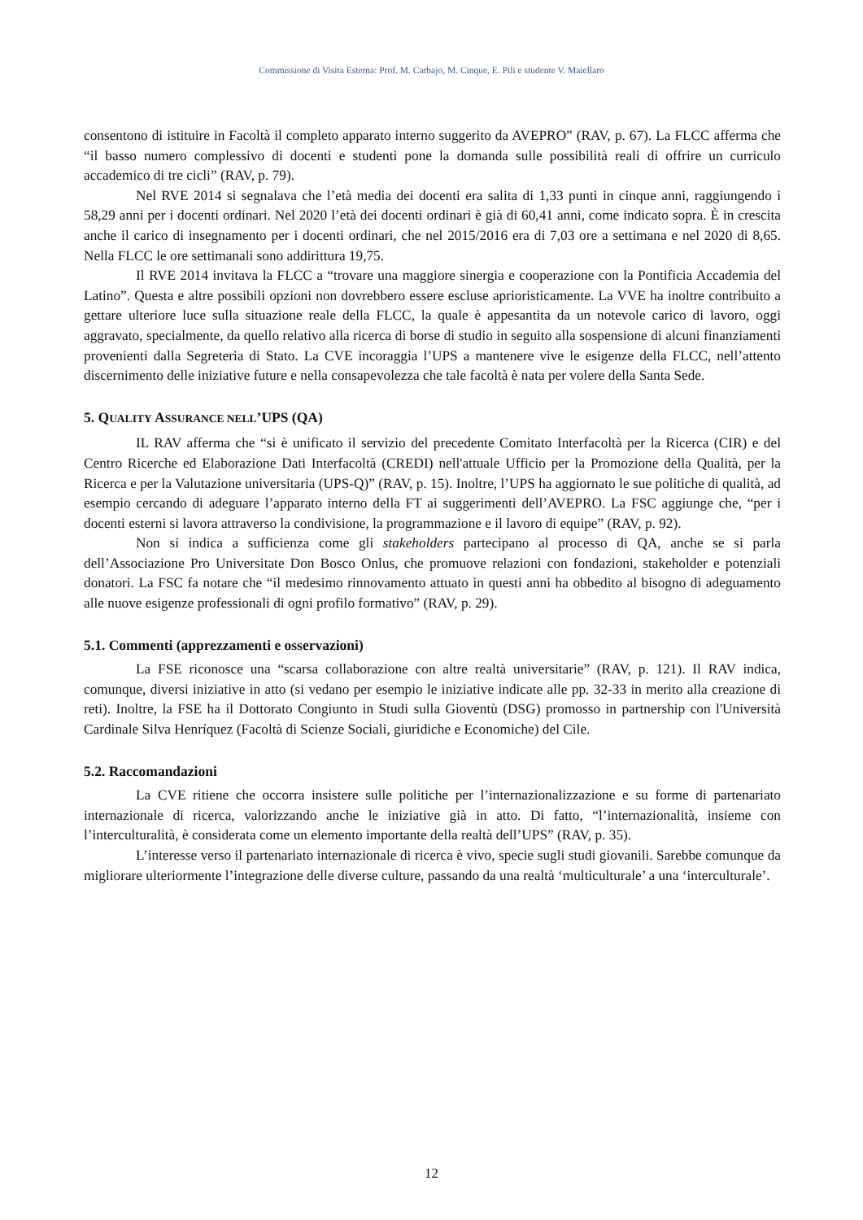Commissione di Visita Esterna: Prof. M. Carbajo, M. Cinque, E. Pili e studente V. Maiellaro
consentono di istituire in Facoltà il completo apparato interno suggerito da AVEPRO” (RAV, p. 67). La FLCC afferma che “il basso numero complessivo di docenti e studenti pone la domanda sulle possibilità reali di offrire un curriculo accademico di tre cicli” (RAV, p. 79).
Nel RVE 2014 si segnalava che l’età media dei docenti era salita di 1,33 punti in cinque anni, raggiungendo i 58,29 anni per i docenti ordinari. Nel 2020 l’età dei docenti ordinari è già di 60,41 anni, come indicato sopra. È in crescita anche il carico di insegnamento per i docenti ordinari, che nel 2015/2016 era di 7,03 ore a settimana e nel 2020 di 8,65. Nella FLCC le ore settimanali sono addirittura 19,75.
Il RVE 2014 invitava la FLCC a “trovare una maggiore sinergia e cooperazione con la Pontificia Accademia del Latino”. Questa e altre possibili opzioni non dovrebbero essere escluse aprioristicamente. La VVE ha inoltre contribuito a gettare ulteriore luce sulla situazione reale della FLCC, la quale è appesantita da un notevole carico di lavoro, oggi aggravato, specialmente, da quello relativo alla ricerca di borse di studio in seguito alla sospensione di alcuni finanziamenti provenienti dalla Segreteria di Stato. La CVE incoraggia l’UPS a mantenere vive le esigenze della FLCC, nell’attento discernimento delle iniziative future e nella consapevolezza che tale facoltà è nata per volere della Santa Sede.
5. QUALITY ASSURANCE NELL’UPS (QA)
IL RAV afferma che “si è unificato il servizio del precedente Comitato Interfacoltà per la Ricerca (CIR) e del Centro Ricerche ed Elaborazione Dati Interfacoltà (CREDI) nell'attuale Ufficio per la Promozione della Qualità, per la Ricerca e per la Valutazione universitaria (UPS-Q)” (RAV, p. 15). Inoltre, l’UPS ha aggiornato le sue politiche di qualità, ad esempio cercando di adeguare l’apparato interno della FT ai suggerimenti dell’AVEPRO. La FSC aggiunge che, “per i docenti esterni si lavora attraverso la condivisione, la programmazione e il lavoro di equipe” (RAV, p. 92).
Non si indica a sufficienza come gli stakeholders partecipano al processo di QA, anche se si parla dell’Associazione Pro Universitate Don Bosco Onlus, che promuove relazioni con fondazioni, stakeholder e potenziali donatori. La FSC fa notare che “il medesimo rinnovamento attuato in questi anni ha obbedito al bisogno di adeguamento alle nuove esigenze professionali di ogni profilo formativo” (RAV, p. 29).
5.1. Commenti (apprezzamenti e osservazioni)
La FSE riconosce una “scarsa collaborazione con altre realtà universitarie” (RAV, p. 121). Il RAV indica, comunque, diversi iniziative in atto (si vedano per esempio le iniziative indicate alle pp. 32-33 in merito alla creazione di reti). Inoltre, la FSE ha il Dottorato Congiunto in Studi sulla Gioventù (DSG) promosso in partnership con l'Università Cardinale Silva Henríquez (Facoltà di Scienze Sociali, giuridiche e Economiche) del Cile.
5.2. Raccomandazioni
La CVE ritiene che occorra insistere sulle politiche per l’internazionalizzazione e su forme di partenariato internazionale di ricerca, valorizzando anche le iniziative già in atto. Di fatto, “l’internazionalità, insieme con l’interculturalità, è considerata come un elemento importante della realtà dell’UPS” (RAV, p. 35).
L’interesse verso il partenariato internazionale di ricerca è vivo, specie sugli studi giovanili. Sarebbe comunque da migliorare ulteriormente l’integrazione delle diverse culture, passando da una realtà ‘multiculturale’ a una ‘interculturale’.
12